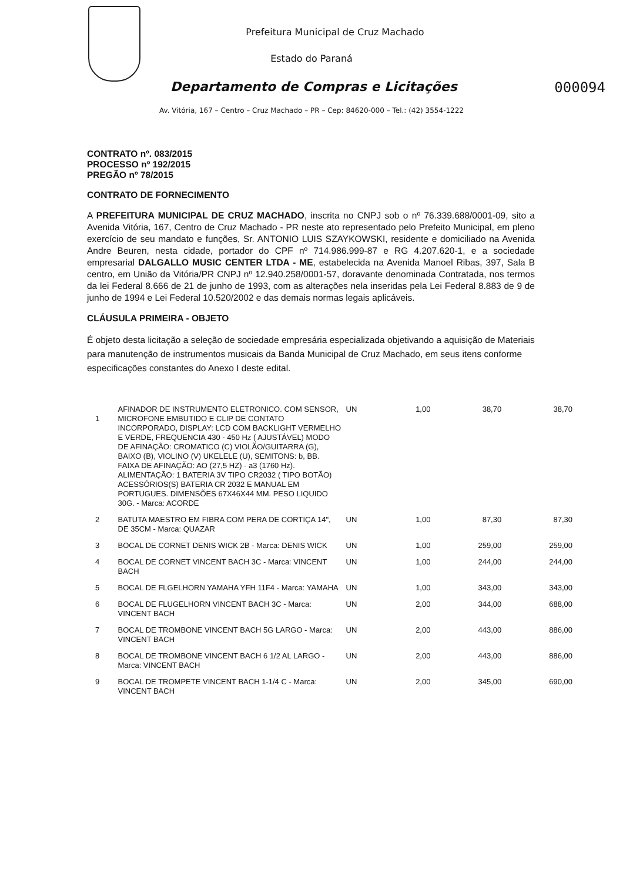Prefeitura Municipal de Cruz Machado
Estado do Paraná
Departamento de Compras e Licitações 000094
Av. Vitória, 167 – Centro – Cruz Machado – PR – Cep: 84620-000 – Tel.: (42) 3554-1222
CONTRATO nº. 083/2015
PROCESSO nº 192/2015
PREGÃO nº 78/2015
CONTRATO DE FORNECIMENTO
A PREFEITURA MUNICIPAL DE CRUZ MACHADO, inscrita no CNPJ sob o nº 76.339.688/0001-09, sito a Avenida Vitória, 167, Centro de Cruz Machado - PR neste ato representado pelo Prefeito Municipal, em pleno exercício de seu mandato e funções, Sr. ANTONIO LUIS SZAYKOWSKI, residente e domiciliado na Avenida Andre Beuren, nesta cidade, portador do CPF nº 714.986.999-87 e RG 4.207.620-1, e a sociedade empresarial DALGALLO MUSIC CENTER LTDA - ME, estabelecida na Avenida Manoel Ribas, 397, Sala B centro, em União da Vitória/PR CNPJ nº 12.940.258/0001-57, doravante denominada Contratada, nos termos da lei Federal 8.666 de 21 de junho de 1993, com as alterações nela inseridas pela Lei Federal 8.883 de 9 de junho de 1994 e Lei Federal 10.520/2002 e das demais normas legais aplicáveis.
CLÁUSULA PRIMEIRA - OBJETO
É objeto desta licitação a seleção de sociedade empresária especializada objetivando a aquisição de Materiais para manutenção de instrumentos musicais da Banda Municipal de Cruz Machado, em seus itens conforme especificações constantes do Anexo I deste edital.
| 1 | AFINADOR DE INSTRUMENTO ELETRONICO. COM SENSOR, MICROFONE EMBUTIDO E CLIP DE CONTATO INCORPORADO, DISPLAY: LCD COM BACKLIGHT VERMELHO E VERDE, FREQUENCIA 430 - 450 Hz ( AJUSTÁVEL) MODO DE AFINAÇÃO: CROMATICO (C) VIOLÃO/GUITARRA (G), BAIXO (B), VIOLINO (V) UKELELE (U), SEMITONS: b, BB. FAIXA DE AFINAÇÃO: AO (27,5 HZ) - a3 (1760 Hz). ALIMENTAÇÃO: 1 BATERIA 3V TIPO CR2032 ( TIPO BOTÃO) ACESSÓRIOS(S) BATERIA CR 2032 E MANUAL EM PORTUGUES. DIMENSÕES 67X46X44 MM. PESO LIQUIDO 30G. - Marca: ACORDE | UN | 1,00 | 38,70 | 38,70 |
| 2 | BATUTA MAESTRO EM FIBRA COM PERA DE CORTIÇA 14", DE 35CM - Marca: QUAZAR | UN | 1,00 | 87,30 | 87,30 |
| 3 | BOCAL DE CORNET DENIS WICK 2B - Marca: DENIS WICK | UN | 1,00 | 259,00 | 259,00 |
| 4 | BOCAL DE CORNET VINCENT BACH 3C - Marca: VINCENT BACH | UN | 1,00 | 244,00 | 244,00 |
| 5 | BOCAL DE FLGELHORN YAMAHA YFH 11F4 - Marca: YAMAHA | UN | 1,00 | 343,00 | 343,00 |
| 6 | BOCAL DE FLUGELHORN VINCENT BACH 3C - Marca: VINCENT BACH | UN | 2,00 | 344,00 | 688,00 |
| 7 | BOCAL DE TROMBONE VINCENT BACH 5G LARGO - Marca: VINCENT BACH | UN | 2,00 | 443,00 | 886,00 |
| 8 | BOCAL DE TROMBONE VINCENT BACH 6 1/2 AL LARGO - Marca: VINCENT BACH | UN | 2,00 | 443,00 | 886,00 |
| 9 | BOCAL DE TROMPETE VINCENT BACH 1-1/4 C - Marca: VINCENT BACH | UN | 2,00 | 345,00 | 690,00 |